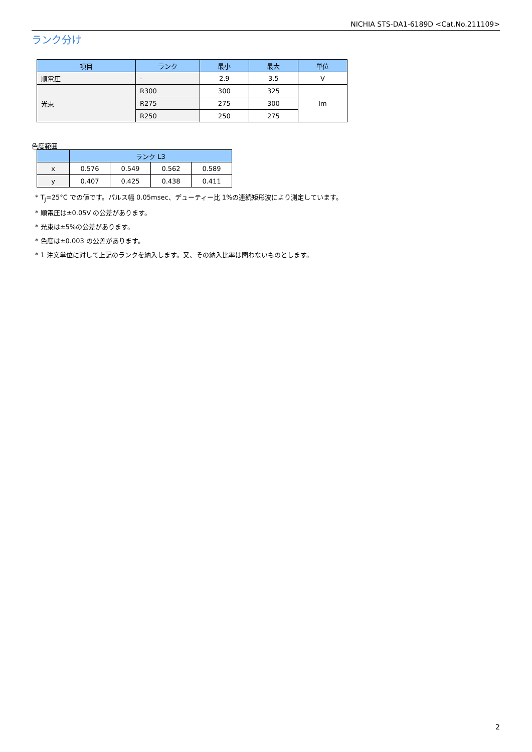NICHIA STS-DA1-6189D <Cat.No.211109>
ランク分け
| 項目 | ランク | 最小 | 最大 | 単位 |
| --- | --- | --- | --- | --- |
| 順電圧 | - | 2.9 | 3.5 | V |
| 光束 | R300 | 300 | 325 | lm |
| | R275 | 275 | 300 | |
| | R250 | 250 | 275 | |
色度範囲
| | ランク L3 | | | |
| --- | --- | --- | --- | --- |
| x | 0.576 | 0.549 | 0.562 | 0.589 |
| y | 0.407 | 0.425 | 0.438 | 0.411 |
* T<sub>J</sub>=25°C での値です。パルス幅 0.05msec、デューティー比 1%の連続矩形波により測定しています。
* 順電圧は±0.05V の公差があります。
* 光束は±5%の公差があります。
* 色度は±0.003 の公差があります。
* 1 注文単位に対して上記のランクを納入します。又、その納入比率は問わないものとします。
2